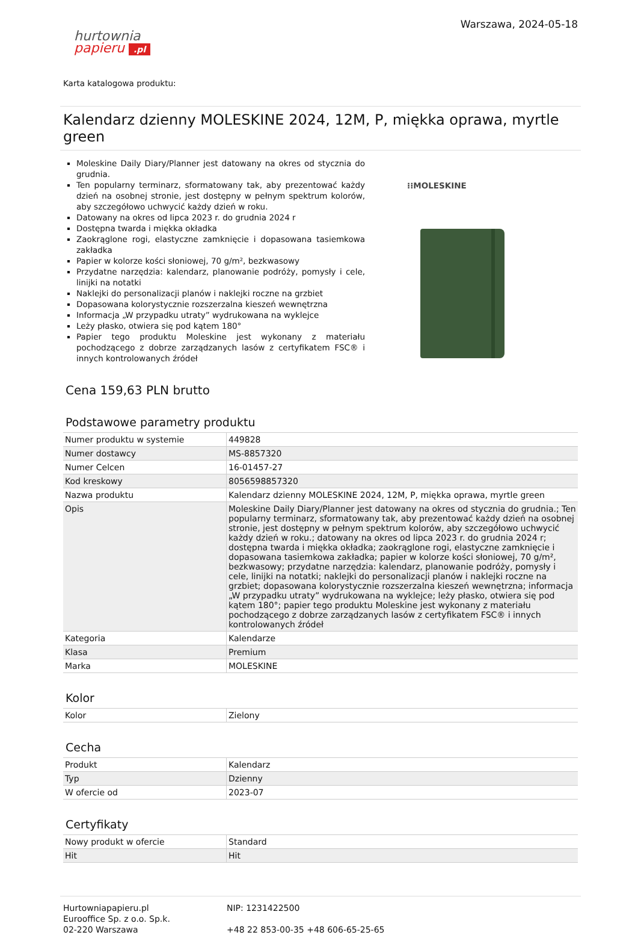hurtownia
papieru .pl
Warszawa, 2024-05-18
Karta katalogowa produktu:
Kalendarz dzienny MOLESKINE 2024, 12M, P, miękka oprawa, myrtle green
Moleskine Daily Diary/Planner jest datowany na okres od stycznia do grudnia.
Ten popularny terminarz, sformatowany tak, aby prezentować każdy dzień na osobnej stronie, jest dostępny w pełnym spektrum kolorów, aby szczegółowo uchwycić każdy dzień w roku.
Datowany na okres od lipca 2023 r. do grudnia 2024 r
Dostępna twarda i miękka okładka
Zaokrąglone rogi, elastyczne zamknięcie i dopasowana tasiemkowa zakładka
Papier w kolorze kości słoniowej, 70 g/m², bezkwasowy
Przydatne narzędzia: kalendarz, planowanie podróży, pomysły i cele, linijki na notatki
Naklejki do personalizacji planów i naklejki roczne na grzbiet
Dopasowana kolorystycznie rozszerzalna kieszeń wewnętrzna
Informacja „W przypadku utraty” wydrukowana na wyklejce
Leży płasko, otwiera się pod kątem 180°
Papier tego produktu Moleskine jest wykonany z materiału pochodzącego z dobrze zarządzanych lasów z certyfikatem FSC® i innych kontrolowanych źródeł
⁝⁝MOLESKINE
Cena 159,63 PLN brutto
Podstawowe parametry produktu
| Numer produktu w systemie | 449828 |
| Numer dostawcy | MS-8857320 |
| Numer Celcen | 16-01457-27 |
| Kod kreskowy | 8056598857320 |
| Nazwa produktu | Kalendarz dzienny MOLESKINE 2024, 12M, P, miękka oprawa, myrtle green |
| Opis | Moleskine Daily Diary/Planner jest datowany na okres od stycznia do grudnia.; Ten popularny terminarz, sformatowany tak, aby prezentować każdy dzień na osobnej stronie, jest dostępny w pełnym spektrum kolorów, aby szczegółowo uchwycić każdy dzień w roku.; datowany na okres od lipca 2023 r. do grudnia 2024 r; dostępna twarda i miękka okładka; zaokrąglone rogi, elastyczne zamknięcie i dopasowana tasiemkowa zakładka; papier w kolorze kości słoniowej, 70 g/m², bezkwasowy; przydatne narzędzia: kalendarz, planowanie podróży, pomysły i cele, linijki na notatki; naklejki do personalizacji planów i naklejki roczne na grzbiet; dopasowana kolorystycznie rozszerzalna kieszeń wewnętrzna; informacja „W przypadku utraty” wydrukowana na wyklejce; leży płasko, otwiera się pod kątem 180°; papier tego produktu Moleskine jest wykonany z materiału pochodzącego z dobrze zarządzanych lasów z certyfikatem FSC® i innych kontrolowanych źródeł |
| Kategoria | Kalendarze |
| Klasa | Premium |
| Marka | MOLESKINE |
Kolor
| Kolor | Zielony |
Cecha
| Produkt | Kalendarz |
| Typ | Dzienny |
| W ofercie od | 2023-07 |
Certyfikaty
| Nowy produkt w ofercie | Standard |
| Hit | Hit |
Hurtowniapapieru.pl
Eurooffice Sp. z o.o. Sp.k.
02-220 Warszawa
NIP: 1231422500
+48 22 853-00-35 +48 606-65-25-65